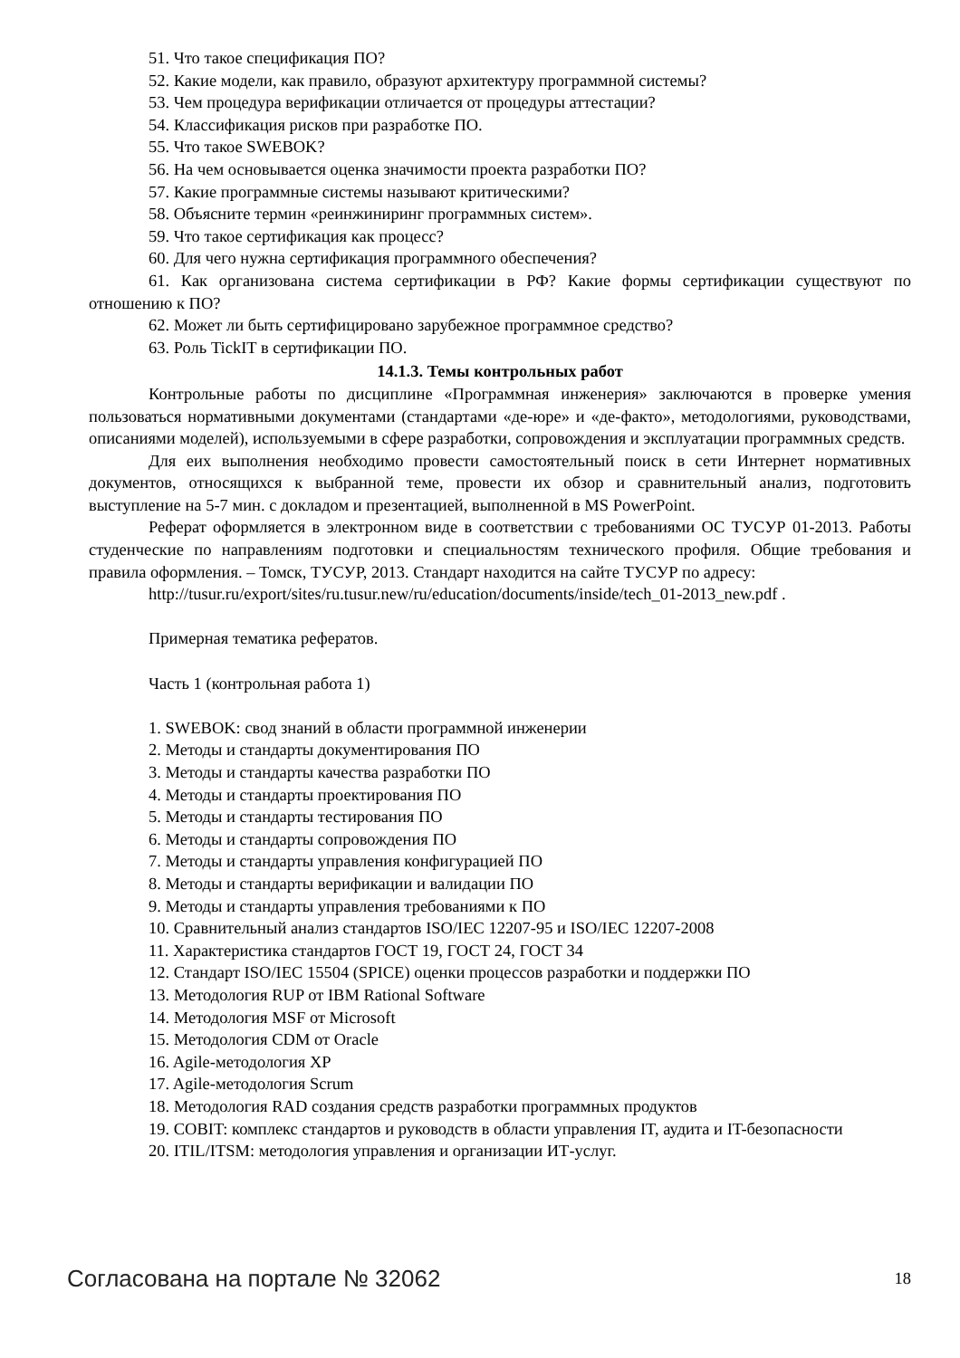51. Что такое спецификация ПО?
52. Какие модели, как правило, образуют архитектуру программной системы?
53. Чем процедура верификации отличается от процедуры аттестации?
54. Классификация рисков при разработке ПО.
55. Что такое SWEBOK?
56. На чем основывается оценка значимости проекта разработки ПО?
57. Какие программные системы называют критическими?
58. Объясните термин «реинжиниринг программных систем».
59. Что такое сертификация как процесс?
60. Для чего нужна сертификация программного обеспечения?
61. Как организована система сертификации в РФ? Какие формы сертификации существуют по отношению к ПО?
62. Может ли быть сертифицировано зарубежное программное средство?
63. Роль TickIT в сертификации ПО.
14.1.3. Темы контрольных работ
Контрольные работы по дисциплине «Программная инженерия» заключаются в проверке умения пользоваться нормативными документами (стандартами «де-юре» и «де-факто», методологиями, руководствами, описаниями моделей), используемыми в сфере разработки, сопровождения и эксплуатации программных средств.
Для еих выполнения необходимо провести самостоятельный поиск в сети Интернет нормативных документов, относящихся к выбранной теме, провести их обзор и сравнительный анализ, подготовить выступление на 5-7 мин. с докладом и презентацией, выполненной в MS PowerPoint.
Реферат оформляется в электронном виде в соответствии с требованиями ОС ТУСУР 01-2013. Работы студенческие по направлениям подготовки и специальностям технического профиля. Общие требования и правила оформления. – Томск, ТУСУР, 2013. Стандарт находится на сайте ТУСУР по адресу:
http://tusur.ru/export/sites/ru.tusur.new/ru/education/documents/inside/tech_01-2013_new.pdf .
Примерная тематика рефератов.
Часть 1 (контрольная работа 1)
1. SWEBOK: свод знаний в области программной инженерии
2. Методы и стандарты документирования ПО
3. Методы и стандарты качества разработки ПО
4. Методы и стандарты проектирования ПО
5. Методы и стандарты тестирования ПО
6. Методы и стандарты сопровождения ПО
7. Методы и стандарты управления конфигурацией ПО
8. Методы и стандарты верификации и валидации ПО
9. Методы и стандарты управления требованиями к ПО
10. Сравнительный анализ стандартов ISO/IEC 12207-95 и ISO/IEC 12207-2008
11. Характеристика стандартов ГОСТ 19, ГОСТ 24, ГОСТ 34
12. Стандарт ISO/IEC 15504 (SPICE) оценки процессов разработки и поддержки ПО
13. Методология RUP от IBM Rational Software
14. Методология MSF от Microsoft
15. Методология CDM от Oracle
16. Agile-методология XP
17. Agile-методология Scrum
18. Методология RAD создания средств разработки программных продуктов
19. COBIT: комплекс стандартов и руководств в области управления IT, аудита и IT-безопасности
20. ITIL/ITSM: методология управления и организации ИТ-услуг.
Согласована на портале № 32062 18